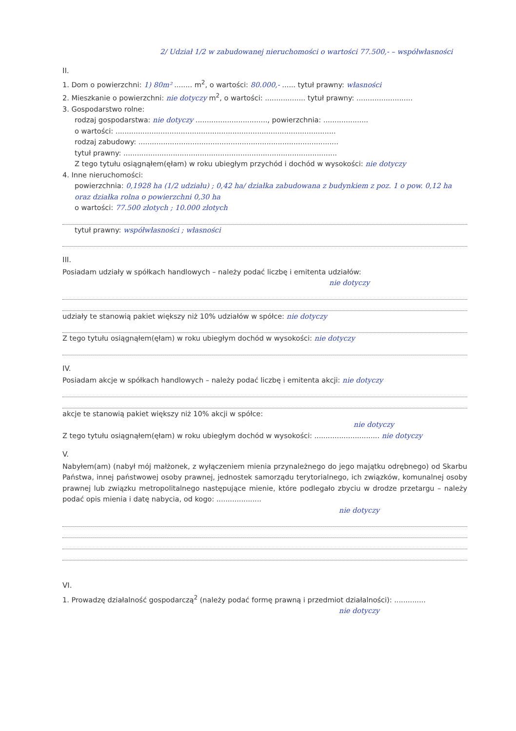2/ Udział 1/2 w zabudowanej nieruchomości o wartości 77.500,- – współwłasności
II.
1. Dom o powierzchni: 1) 80m² ........ m<sup>2</sup>, o wartości: 80.000,- ...... tytuł prawny: własności
2. Mieszkanie o powierzchni: nie dotyczy m<sup>2</sup>, o wartości: .................. tytuł prawny: .........................
3. Gospodarstwo rolne:
rodzaj gospodarstwa: nie dotyczy ................................, powierzchnia: ....................
o wartości: ..................................................................................................
rodzaj zabudowy: .........................................................................................
tytuł prawny: ...............................................................................................
Z tego tytułu osiągnąłem(ęłam) w roku ubiegłym przychód i dochód w wysokości: nie dotyczy
4. Inne nieruchomości:
powierzchnia: 0,1928 ha (1/2 udziału) ; 0,42 ha/ działka zabudowana z budynkiem z poz. 1 o pow. 0,12 ha oraz działka rolna o powierzchni 0,30 ha
o wartości: 77.500 złotych ; 10.000 złotych
tytuł prawny: współwłasności ; własności
III.
Posiadam udziały w spółkach handlowych – należy podać liczbę i emitenta udziałów:
nie dotyczy
udziały te stanowią pakiet większy niż 10% udziałów w spółce: nie dotyczy
Z tego tytułu osiągnąłem(ęłam) w roku ubiegłym dochód w wysokości: nie dotyczy
IV.
Posiadam akcje w spółkach handlowych – należy podać liczbę i emitenta akcji: nie dotyczy
akcje te stanowią pakiet większy niż 10% akcji w spółce:
nie dotyczy
Z tego tytułu osiągnąłem(ęłam) w roku ubiegłym dochód w wysokości: ............................. nie dotyczy
V.
Nabyłem(am) (nabył mój małżonek, z wyłączeniem mienia przynależnego do jego majątku odrębnego) od Skarbu Państwa, innej państwowej osoby prawnej, jednostek samorządu terytorialnego, ich związków, komunalnej osoby prawnej lub związku metropolitalnego następujące mienie, które podlegało zbyciu w drodze przetargu – należy podać opis mienia i datę nabycia, od kogo: ....................
nie dotyczy
VI.
1. Prowadzę działalność gospodarczą<sup>2</sup> (należy podać formę prawną i przedmiot działalności): ..............
nie dotyczy